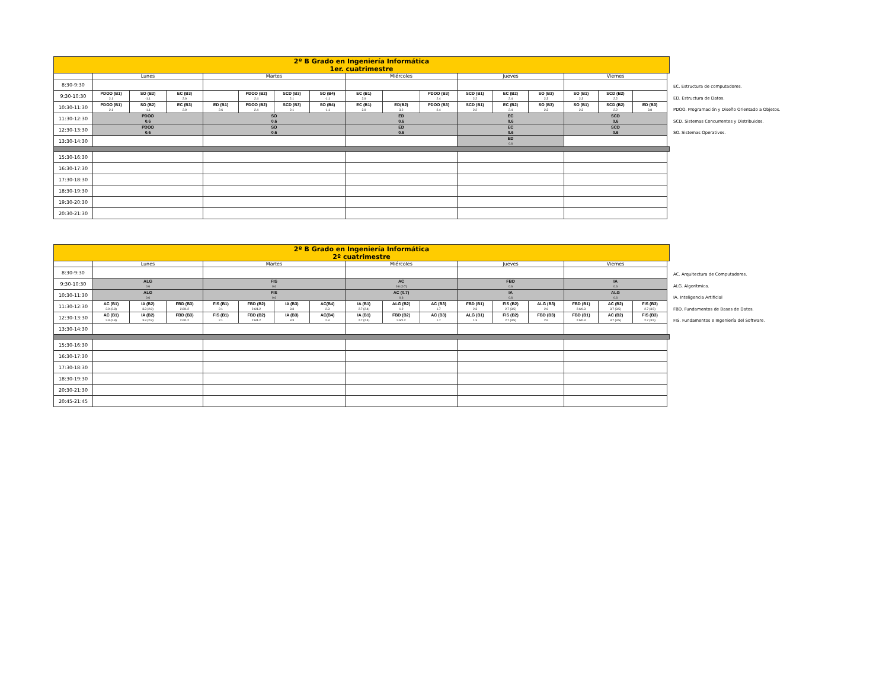| 2º B Grado en Ingeniería Informática 1er. cuatrimestre | | | | | | | | | | | | | | | | |
| | Lunes | | | Martes | | | | Miércoles | | | Jueves | | | Viernes | | |
| 8:30-9:30 | | | | | | | | | | | | | | | | |
| 9:30-10:30 | PDOO (B1) 2.1 | SO (B2) -1.1 | EC (B3) 2.9 | | PDOO (B2) 2.4 | SCD (B3) 2.1 | SO (B4) -1.1 | EC (B1) 2.9 | | PDOO (B3) 2.4 | SCD (B1) 2.2 | EC (B2) 2.4 | SO (B3) 2.3 | SO (B1) 2.3 | SCD (B2) 2.2 | |
| 10:30-11:30 | PDOO (B1) 2.1 | SO (B2) -1.1 | EC (B3) 2.9 | ED (B1) 2.6 | PDOO (B2) 2.4 | SCD (B3) 2.1 | SO (B4) -1.1 | EC (B1) 2.9 | ED(B2) 3.2 | PDOO (B3) 2.4 | SCD (B1) 2.2 | EC (B2) 2.4 | SO (B3) 2.3 | SO (B1) 2.3 | SCD (B2) 2.2 | ED (B3) 3.8 |
| 11:30-12:30 | PDOO 0.6 | | | SO 0.6 | | | | ED 0.6 | | | EC 0.6 | | | SCD 0.6 | | |
| 12:30-13:30 | PDOO 0.6 | | | SO 0.6 | | | | ED 0.6 | | | EC 0.6 | | | SCD 0.6 | | |
| 13:30-14:30 | | | | | | | | | | | ED 0.6 | | | | | |
| 15:30-16:30 | | | | | | | | | | | | | | | | |
| 16:30-17:30 | | | | | | | | | | | | | | | | |
| 17:30-18:30 | | | | | | | | | | | | | | | | |
| 18:30-19:30 | | | | | | | | | | | | | | | | |
| 19:30-20:30 | | | | | | | | | | | | | | | | |
| 20:30-21:30 | | | | | | | | | | | | | | | | |
EC. Estructura de computadores.
ED. Estructura de Datos.
PDOO. Programación y Diseño Orientado a Objetos.
SCD. Sistemas Concurrentes y Distribuidos.
SO. Sistemas Operativos.
| 2º B Grado en Ingeniería Informática 2º cuatrimestre | | | | | | | | | | | | | | | | |
| | Lunes | | | Martes | | | | Miércoles | | | Jueves | | | Viernes | | |
| 8:30-9:30 | | | | | | | | | | | | | | | | |
| 9:30-10:30 | ALG 0.6 | | | FIS 0.6 | | | | AC 0.6 (0.7) | | | FBD 0.6 | | | IA 0.6 | | |
| 10:30-11:30 | ALG 0.6 | | | FIS 0.6 | | | | AC (0.7) 0.6 | | | IA 0.6 | | | ALG 0.6 | | |
| 11:30-12:30 | AC (B1) 2.9 (2.8) | IA (B2) 3.3 (2.8) | FBD (B3) 2.6/1.2 | FIS (B1) 2.1 | FBD (B2) 2.6/1.2 | IA (B3) 3.3 | AC(B4) 2.3 | IA (B1) 2.7 (2.4) | ALG (B2) 1.2 | AC (B3) 1.7 | FBD (B1) 2.3 | FIS (B2) 2.7 (3.5) | ALG (B3) 2.6 | FBD (B1) 2.6/0.3 | AC (B2) 3.7 (3.5) | FIS (B3) 2.7 (3.5) |
| 12:30-13:30 | AC (B1) 2.9 (2.8) | IA (B2) 3.3 (2.8) | FBD (B3) 2.6/1.2 | FIS (B1) 2.1 | FBD (B2) 2.6/1.2 | IA (B3) 3.3 | AC(B4) 2.3 | IA (B1) 2.7 (2.4) | FBD (B2) 2.6/1.2 | AC (B3) 1.7 | ALG (B1) 1.3 | FIS (B2) 2.7 (3.5) | FBD (B3) 2.6 | FBD (B1) 2.6/0.3 | AC (B2) 3.7 (3.5) | FIS (B3) 2.7 (3.5) |
| 13:30-14:30 | | | | | | | | | | | | | | | | |
| 15:30-16:30 | | | | | | | | | | | | | | | | |
| 16:30-17:30 | | | | | | | | | | | | | | | | |
| 17:30-18:30 | | | | | | | | | | | | | | | | |
| 18:30-19:30 | | | | | | | | | | | | | | | | |
| 20:30-21:30 | | | | | | | | | | | | | | | | |
| 20:45-21:45 | | | | | | | | | | | | | | | | |
AC. Arquitectura de Computadores.
ALG. Algorítmica.
IA. Inteligencia Artificial
FBD. Fundamentos de Bases de Datos.
FIS. Fundamentos e Ingeniería del Software.